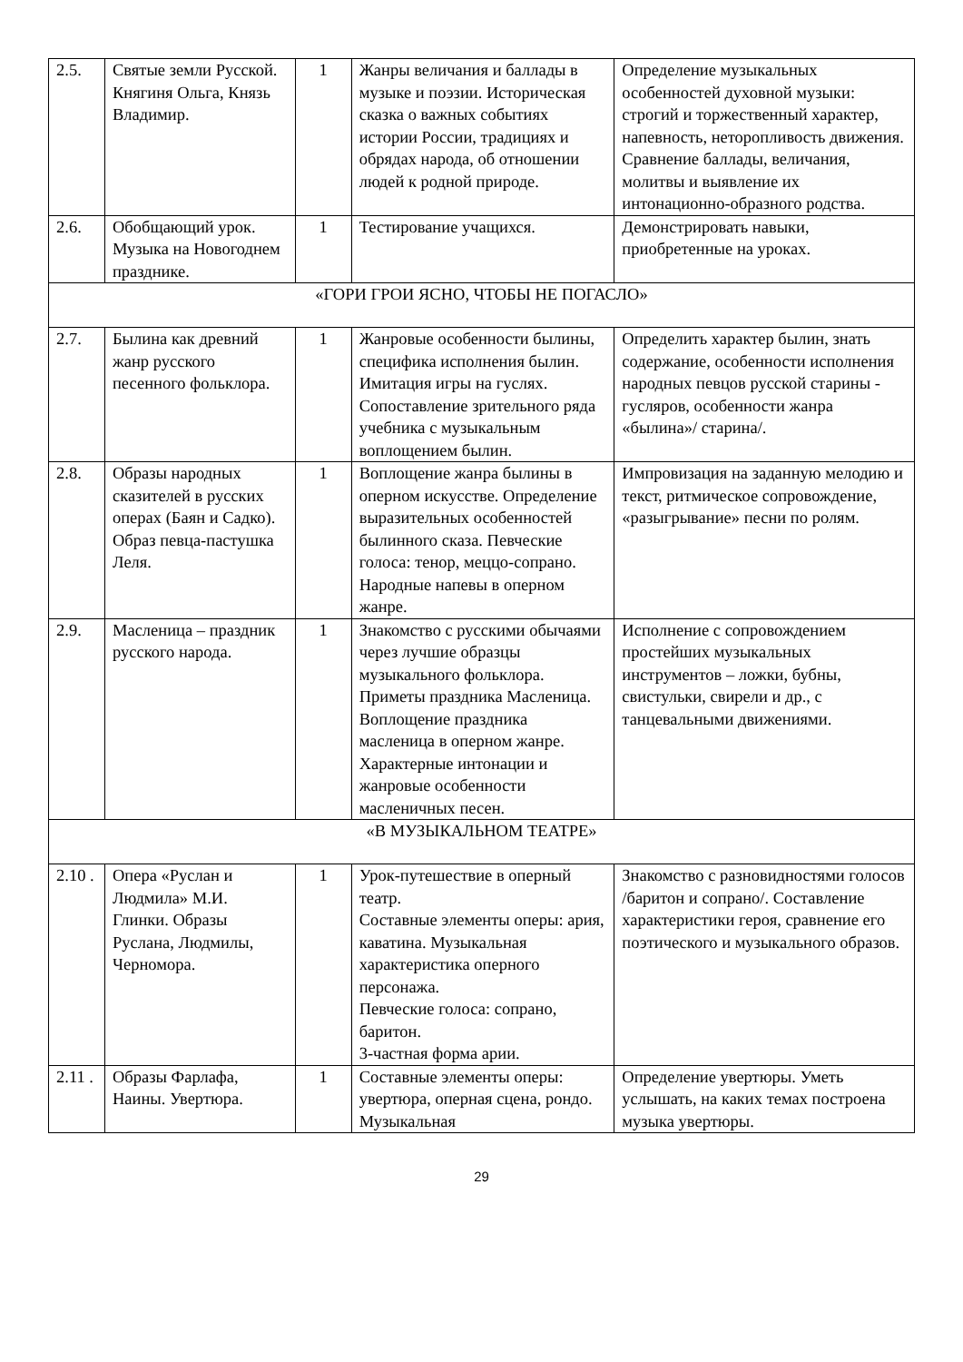| 2.5. | Святые земли Русской. Княгиня Ольга, Князь Владимир. | 1 | Жанры величания и баллады в музыке и поэзии. Историческая сказка о важных событиях истории России, традициях и обрядах народа, об отношении людей к родной природе. | Определение музыкальных особенностей духовной музыки: строгий и торжественный характер, напевность, неторопливость движения. Сравнение баллады, величания, молитвы и выявление их интонационно-образного родства. |
| 2.6. | Обобщающий урок. Музыка на Новогоднем празднике. | 1 | Тестирование учащихся. | Демонстрировать навыки, приобретенные на уроках. |
| «ГОРИ ГРОИ ЯСНО, ЧТОБЫ НЕ ПОГАСЛО» | | | | |
| 2.7. | Былина как древний жанр русского песенного фольклора. | 1 | Жанровые особенности былины, специфика исполнения былин. Имитация игры на гуслях. Сопоставление зрительного ряда учебника с музыкальным воплощением былин. | Определить характер былин, знать содержание, особенности исполнения народных певцов русской старины - гусляров, особенности жанра «былина»/ старина/. |
| 2.8. | Образы народных сказителей в русских операх (Баян и Садко). Образ певца-пастушка Леля. | 1 | Воплощение жанра былины в оперном искусстве. Определение выразительных особенностей былинного сказа. Певческие голоса: тенор, меццо-сопрано. Народные напевы в оперном жанре. | Импровизация на заданную мелодию и текст, ритмическое сопровождение, «разыгрывание» песни по ролям. |
| 2.9. | Масленица – праздник русского народа. | 1 | Знакомство с русскими обычаями через лучшие образцы музыкального фольклора. Приметы праздника Масленица. Воплощение праздника масленица в оперном жанре. Характерные интонации и жанровые особенности масленичных песен. | Исполнение с сопровождением простейших музыкальных инструментов – ложки, бубны, свистульки, свирели и др., с танцевальными движениями. |
| «В МУЗЫКАЛЬНОМ ТЕАТРЕ» | | | | |
| 2.10 . | Опера «Руслан и Людмила» М.И. Глинки. Образы Руслана, Людмилы, Черномора. | 1 | Урок-путешествие в оперный театр. Составные элементы оперы: ария, каватина. Музыкальная характеристика оперного персонажа. Певческие голоса: сопрано, баритон. 3-частная форма арии. | Знакомство с разновидностями голосов /баритон и сопрано/. Составление характеристики героя, сравнение его поэтического и музыкального образов. |
| 2.11 . | Образы Фарлафа, Наины. Увертюра. | 1 | Составные элементы оперы: увертюра, оперная сцена, рондо. Музыкальная | Определение увертюры. Уметь услышать, на каких темах построена музыка увертюры. |
29